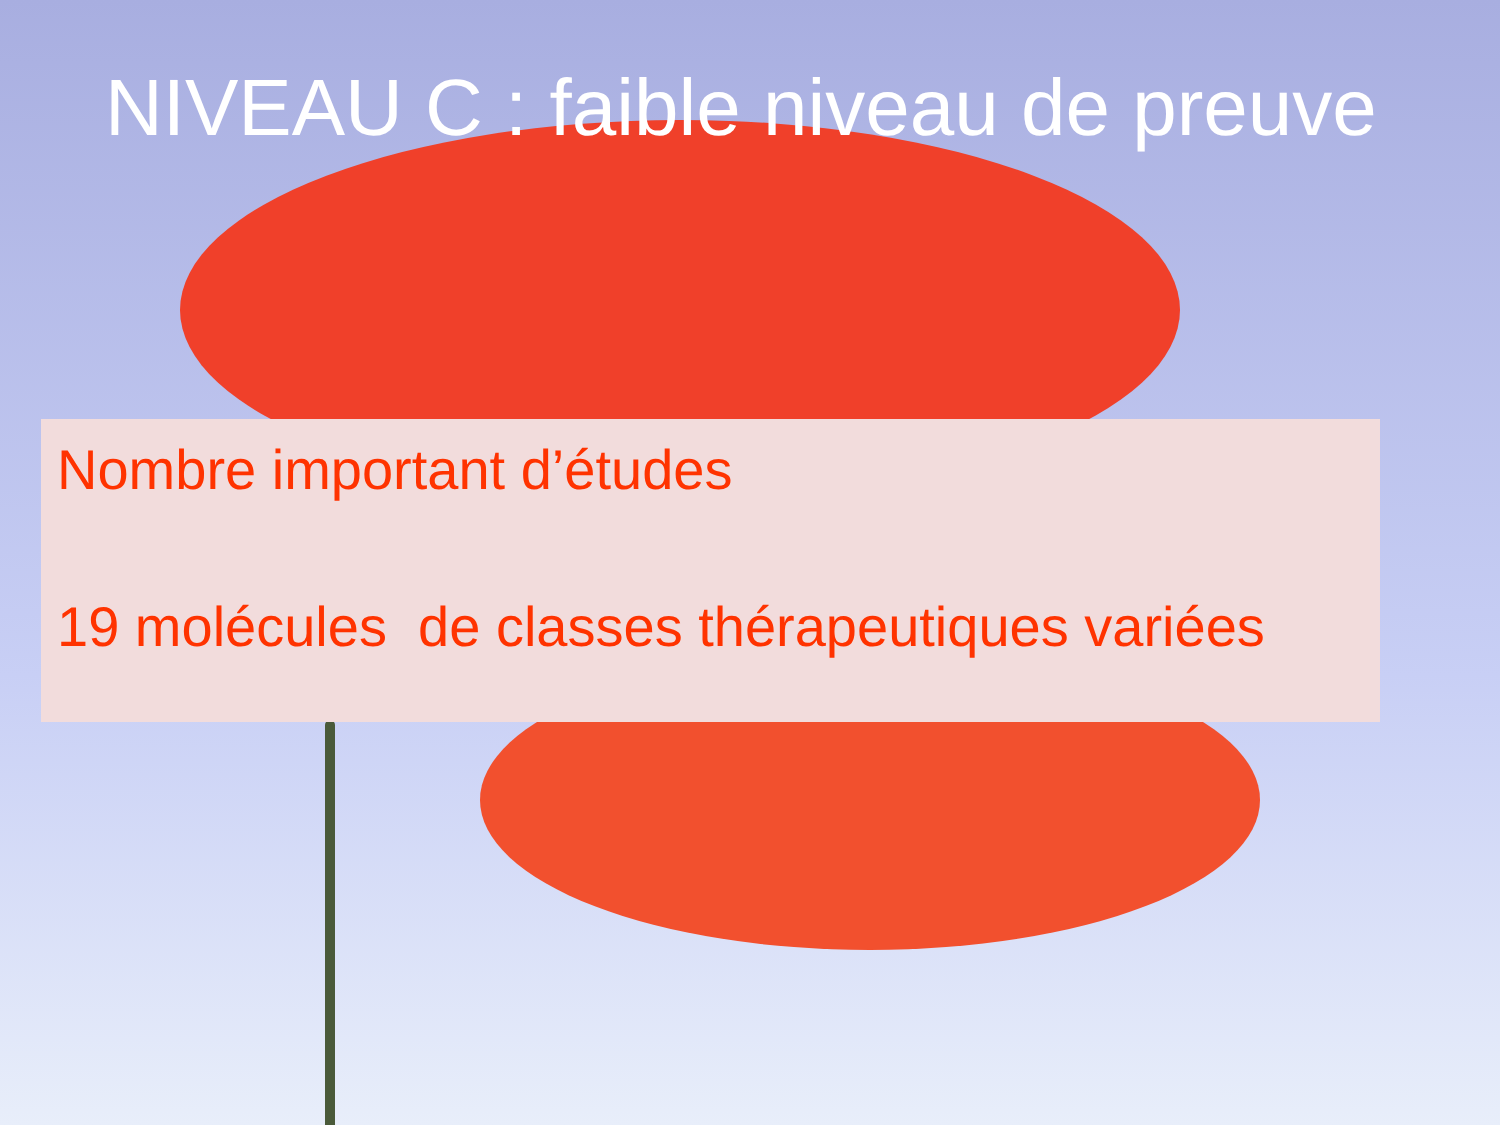NIVEAU C : faible niveau de preuve
Nombre important d’études
19 molécules de classes thérapeutiques variées